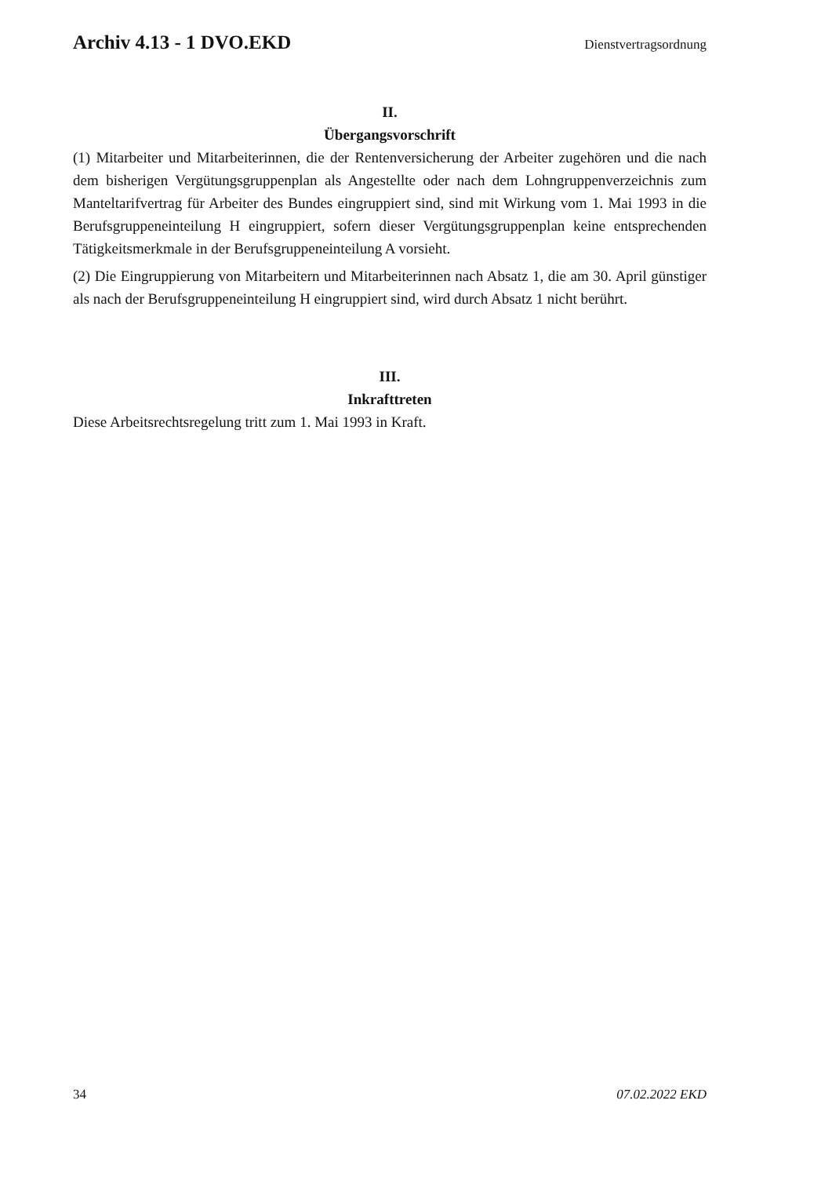Archiv 4.13 - 1 DVO.EKD Dienstvertragsordnung
II.
Übergangsvorschrift
(1) Mitarbeiter und Mitarbeiterinnen, die der Rentenversicherung der Arbeiter zugehören und die nach dem bisherigen Vergütungsgruppenplan als Angestellte oder nach dem Lohngruppenverzeichnis zum Manteltarifvertrag für Arbeiter des Bundes eingruppiert sind, sind mit Wirkung vom 1. Mai 1993 in die Berufsgruppeneinteilung H eingruppiert, sofern dieser Vergütungsgruppenplan keine entsprechenden Tätigkeitsmerkmale in der Berufsgruppeneinteilung A vorsieht.
(2) Die Eingruppierung von Mitarbeitern und Mitarbeiterinnen nach Absatz 1, die am 30. April günstiger als nach der Berufsgruppeneinteilung H eingruppiert sind, wird durch Absatz 1 nicht berührt.
III.
Inkrafttreten
Diese Arbeitsrechtsregelung tritt zum 1. Mai 1993 in Kraft.
34 07.02.2022 EKD